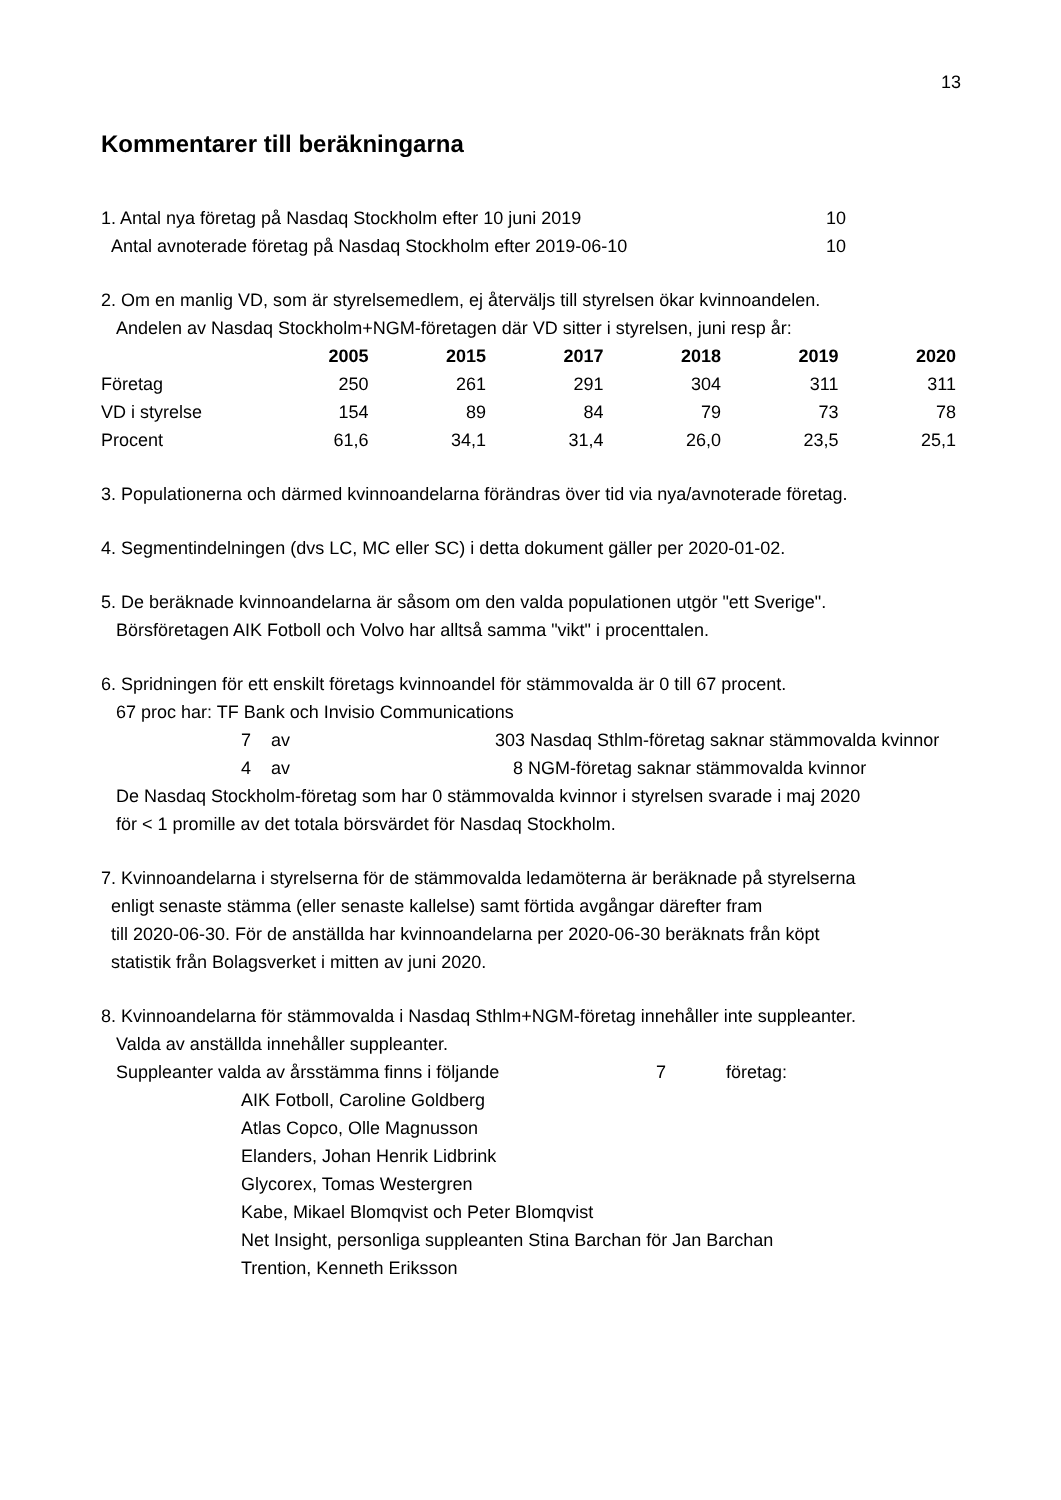13
Kommentarer till beräkningarna
1. Antal nya företag på Nasdaq Stockholm efter 10 juni 2019 10
Antal avnoterade företag på Nasdaq Stockholm efter 2019-06-10 10
2. Om en manlig VD, som är styrelsemedlem, ej återväljs till styrelsen ökar kvinnoandelen.
Andelen av Nasdaq Stockholm+NGM-företagen där VD sitter i styrelsen, juni resp år:
| | 2005 | 2015 | 2017 | 2018 | 2019 | 2020 |
| Företag | 250 | 261 | 291 | 304 | 311 | 311 |
| VD i styrelse | 154 | 89 | 84 | 79 | 73 | 78 |
| Procent | 61,6 | 34,1 | 31,4 | 26,0 | 23,5 | 25,1 |
3. Populationerna och därmed kvinnoandelarna förändras över tid via nya/avnoterade företag.
4. Segmentindelningen (dvs LC, MC eller SC) i detta dokument gäller per 2020-01-02.
5. De beräknade kvinnoandelarna är såsom om den valda populationen utgör "ett Sverige".
Börsföretagen AIK Fotboll och Volvo har alltså samma "vikt" i procenttalen.
6. Spridningen för ett enskilt företags kvinnoandel för stämmovalda är 0 till 67 procent.
67 proc har: TF Bank och Invisio Communications
7 av 303 Nasdaq Sthlm-företag saknar stämmovalda kvinnor
4 av 8 NGM-företag saknar stämmovalda kvinnor
De Nasdaq Stockholm-företag som har 0 stämmovalda kvinnor i styrelsen svarade i maj 2020
för < 1 promille av det totala börsvärdet för Nasdaq Stockholm.
7. Kvinnoandelarna i styrelserna för de stämmovalda ledamöterna är beräknade på styrelserna
enligt senaste stämma (eller senaste kallelse) samt förtida avgångar därefter fram
till 2020-06-30. För de anställda har kvinnoandelarna per 2020-06-30 beräknats från köpt
statistik från Bolagsverket i mitten av juni 2020.
8. Kvinnoandelarna för stämmovalda i Nasdaq Sthlm+NGM-företag innehåller inte suppleanter.
Valda av anställda innehåller suppleanter.
Suppleanter valda av årsstämma finns i följande 7 företag:
AIK Fotboll, Caroline Goldberg
Atlas Copco, Olle Magnusson
Elanders, Johan Henrik Lidbrink
Glycorex, Tomas Westergren
Kabe, Mikael Blomqvist och Peter Blomqvist
Net Insight, personliga suppleanten Stina Barchan för Jan Barchan
Trention, Kenneth Eriksson